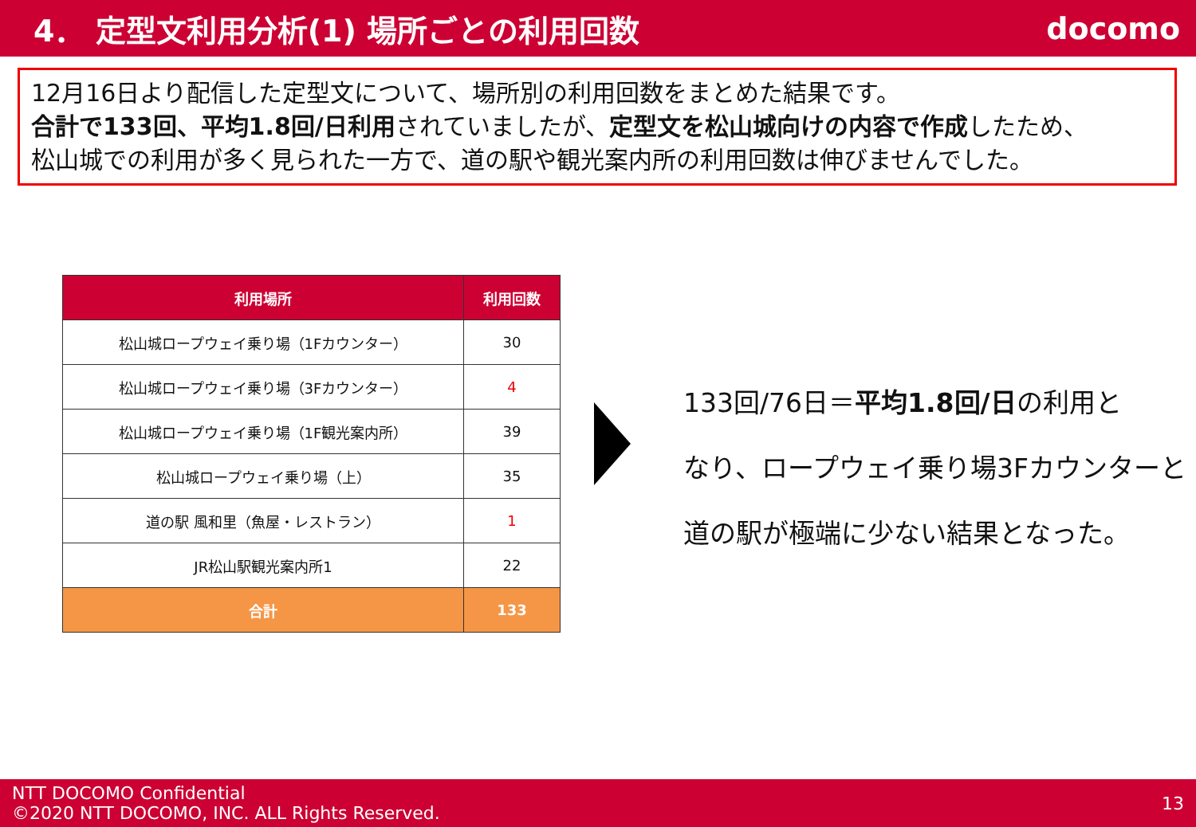4． 定型文利用分析(1) 場所ごとの利用回数
docomo
12月16日より配信した定型文について、場所別の利用回数をまとめた結果です。
合計で133回、平均1.8回/日利用されていましたが、定型文を松山城向けの内容で作成したため、
松山城での利用が多く見られた一方で、道の駅や観光案内所の利用回数は伸びませんでした。
| 利用場所 | 利用回数 |
| --- | --- |
| 松山城ロープウェイ乗り場（1Fカウンター） | 30 |
| 松山城ロープウェイ乗り場（3Fカウンター） | 4 |
| 松山城ロープウェイ乗り場（1F観光案内所） | 39 |
| 松山城ロープウェイ乗り場（上） | 35 |
| 道の駅 風和里（魚屋・レストラン） | 1 |
| JR松山駅観光案内所1 | 22 |
| 合計 | 133 |
133回/76日＝平均1.8回/日の利用と
なり、ロープウェイ乗り場3Fカウンターと
道の駅が極端に少ない結果となった。
NTT DOCOMO Confidential
©2020 NTT DOCOMO, INC. ALL Rights Reserved.
13